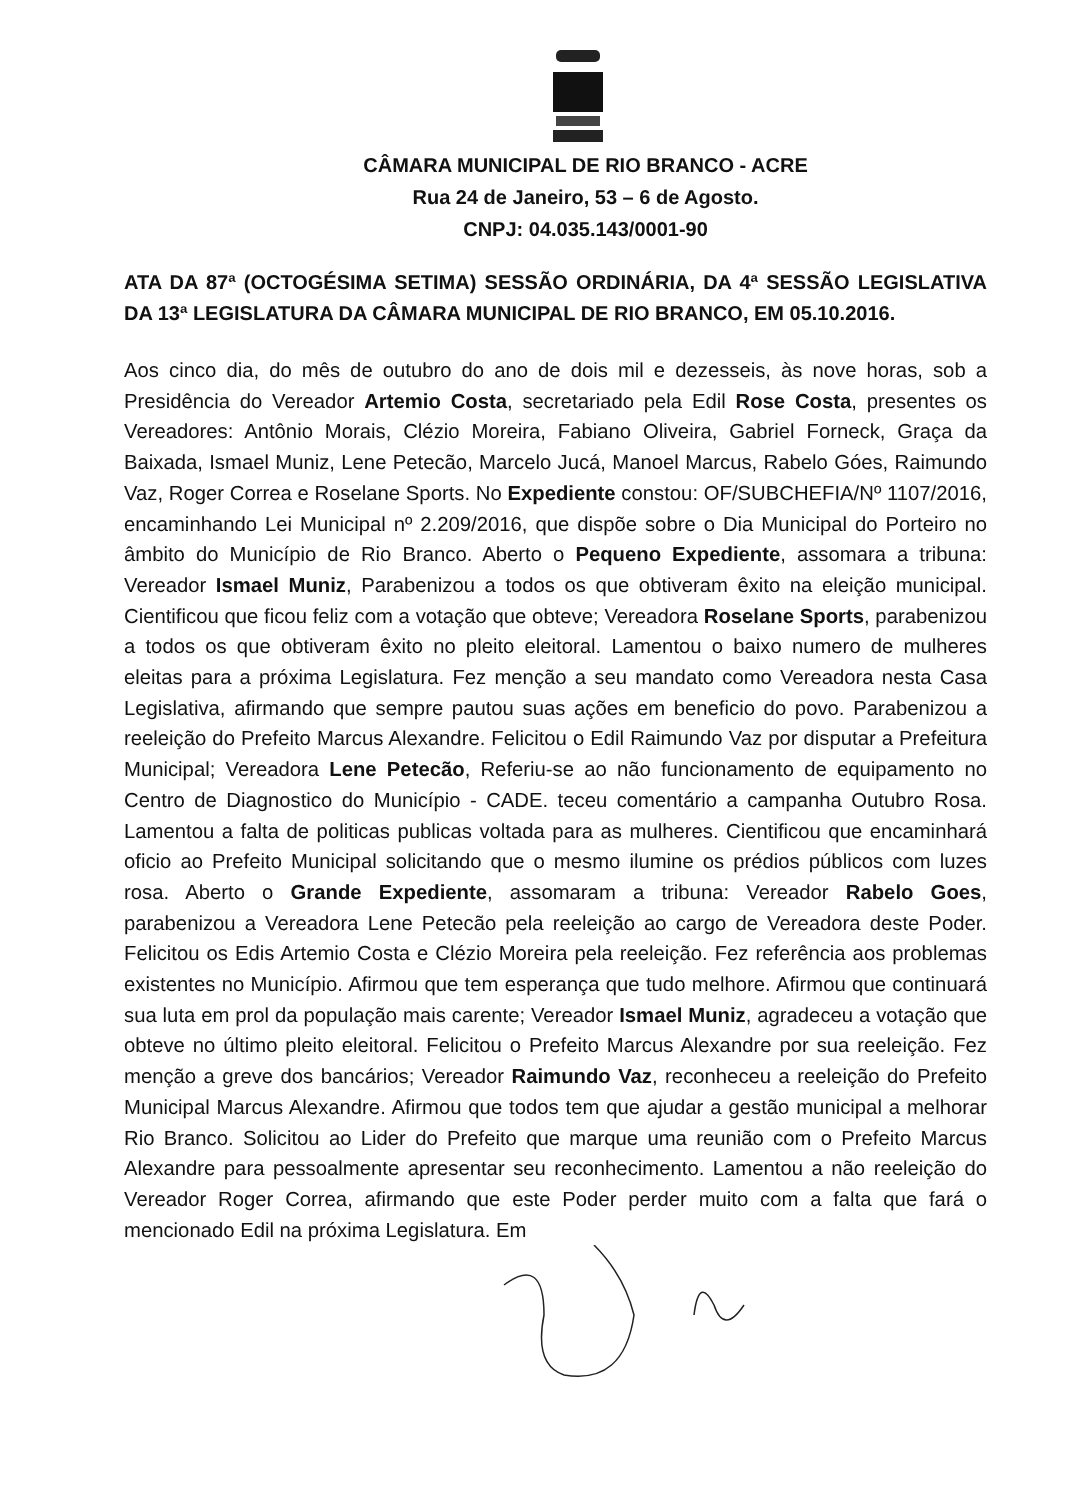CÂMARA MUNICIPAL DE RIO BRANCO - ACRE
Rua 24 de Janeiro, 53 – 6 de Agosto.
CNPJ: 04.035.143/0001-90
ATA DA 87ª (OCTOGÉSIMA SETIMA) SESSÃO ORDINÁRIA, DA 4ª SESSÃO LEGISLATIVA DA 13ª LEGISLATURA DA CÂMARA MUNICIPAL DE RIO BRANCO, EM 05.10.2016.
Aos cinco dia, do mês de outubro do ano de dois mil e dezesseis, às nove horas, sob a Presidência do Vereador Artemio Costa, secretariado pela Edil Rose Costa, presentes os Vereadores: Antônio Morais, Clézio Moreira, Fabiano Oliveira, Gabriel Forneck, Graça da Baixada, Ismael Muniz, Lene Petecão, Marcelo Jucá, Manoel Marcus, Rabelo Góes, Raimundo Vaz, Roger Correa e Roselane Sports. No Expediente constou: OF/SUBCHEFIA/Nº 1107/2016, encaminhando Lei Municipal nº 2.209/2016, que dispõe sobre o Dia Municipal do Porteiro no âmbito do Município de Rio Branco. Aberto o Pequeno Expediente, assomara a tribuna: Vereador Ismael Muniz, Parabenizou a todos os que obtiveram êxito na eleição municipal. Cientificou que ficou feliz com a votação que obteve; Vereadora Roselane Sports, parabenizou a todos os que obtiveram êxito no pleito eleitoral. Lamentou o baixo numero de mulheres eleitas para a próxima Legislatura. Fez menção a seu mandato como Vereadora nesta Casa Legislativa, afirmando que sempre pautou suas ações em beneficio do povo. Parabenizou a reeleição do Prefeito Marcus Alexandre. Felicitou o Edil Raimundo Vaz por disputar a Prefeitura Municipal; Vereadora Lene Petecão, Referiu-se ao não funcionamento de equipamento no Centro de Diagnostico do Município - CADE. teceu comentário a campanha Outubro Rosa. Lamentou a falta de politicas publicas voltada para as mulheres. Cientificou que encaminhará oficio ao Prefeito Municipal solicitando que o mesmo ilumine os prédios públicos com luzes rosa. Aberto o Grande Expediente, assomaram a tribuna: Vereador Rabelo Goes, parabenizou a Vereadora Lene Petecão pela reeleição ao cargo de Vereadora deste Poder. Felicitou os Edis Artemio Costa e Clézio Moreira pela reeleição. Fez referência aos problemas existentes no Município. Afirmou que tem esperança que tudo melhore. Afirmou que continuará sua luta em prol da população mais carente; Vereador Ismael Muniz, agradeceu a votação que obteve no último pleito eleitoral. Felicitou o Prefeito Marcus Alexandre por sua reeleição. Fez menção a greve dos bancários; Vereador Raimundo Vaz, reconheceu a reeleição do Prefeito Municipal Marcus Alexandre. Afirmou que todos tem que ajudar a gestão municipal a melhorar Rio Branco. Solicitou ao Lider do Prefeito que marque uma reunião com o Prefeito Marcus Alexandre para pessoalmente apresentar seu reconhecimento. Lamentou a não reeleição do Vereador Roger Correa, afirmando que este Poder perder muito com a falta que fará o mencionado Edil na próxima Legislatura. Em